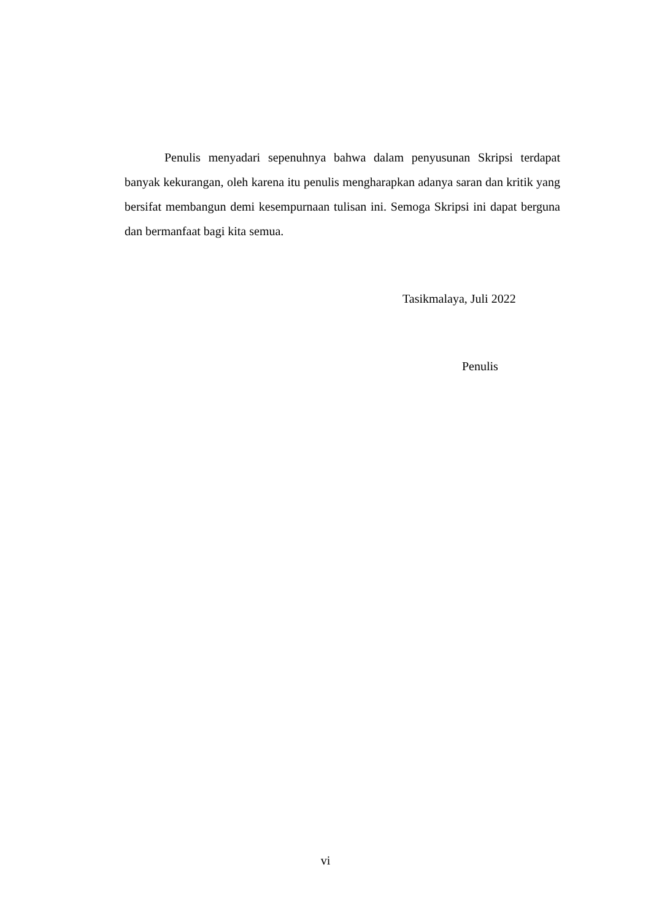Penulis menyadari sepenuhnya bahwa dalam penyusunan Skripsi terdapat banyak kekurangan, oleh karena itu penulis mengharapkan adanya saran dan kritik yang bersifat membangun demi kesempurnaan tulisan ini. Semoga Skripsi ini dapat berguna dan bermanfaat bagi kita semua.
Tasikmalaya, Juli 2022
Penulis
vi